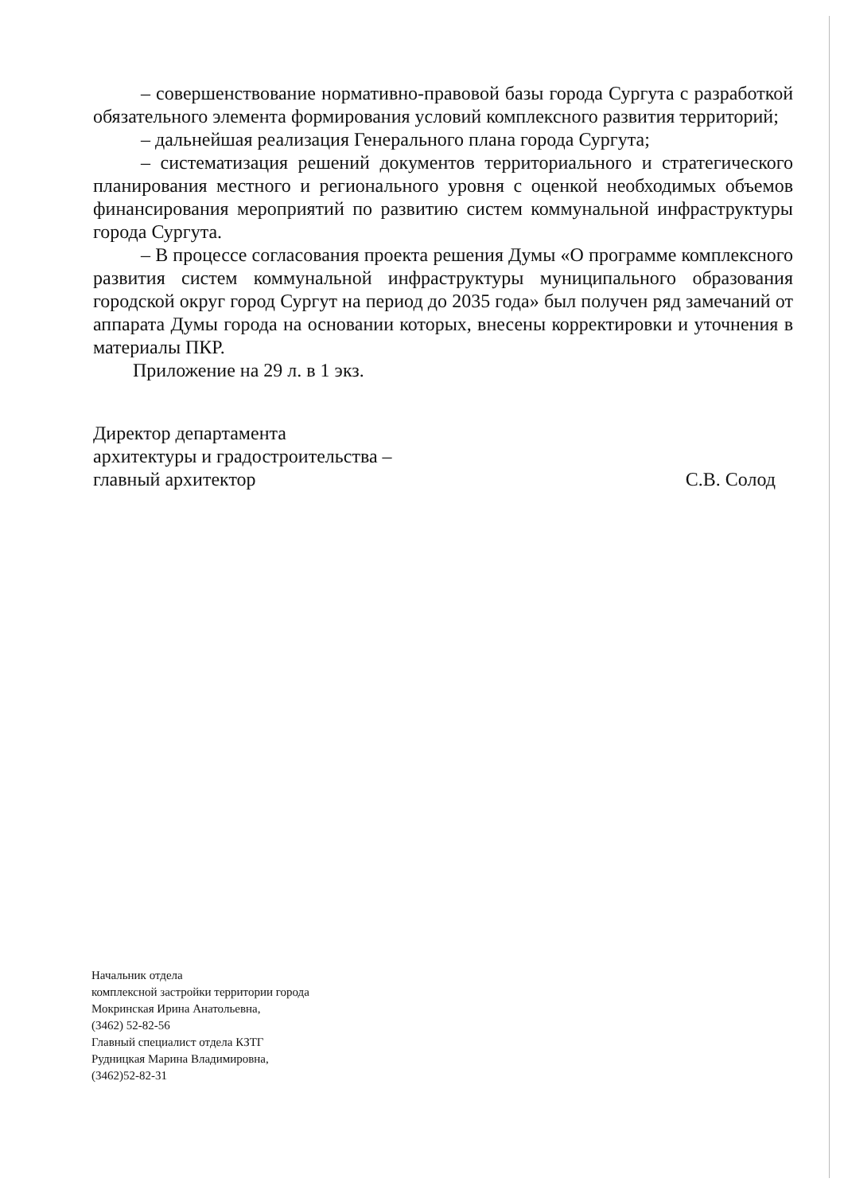– совершенствование нормативно-правовой базы города Сургута с разработкой обязательного элемента формирования условий комплексного развития территорий;
– дальнейшая реализация Генерального плана города Сургута;
– систематизация решений документов территориального и стратегического планирования местного и регионального уровня с оценкой необходимых объемов финансирования мероприятий по развитию систем коммунальной инфраструктуры города Сургута.
– В процессе согласования проекта решения Думы «О программе комплексного развития систем коммунальной инфраструктуры муниципального образования городской округ город Сургут на период до 2035 года» был получен ряд замечаний от аппарата Думы города на основании которых, внесены корректировки и уточнения в материалы ПКР.
Приложение на 29 л. в 1 экз.
Директор департамента
архитектуры и градостроительства –
главный архитектор
С.В. Солод
Начальник отдела
комплексной застройки территории города
Мокринская Ирина Анатольевна,
(3462) 52-82-56
Главный специалист отдела КЗТГ
Рудницкая Марина Владимировна,
(3462)52-82-31